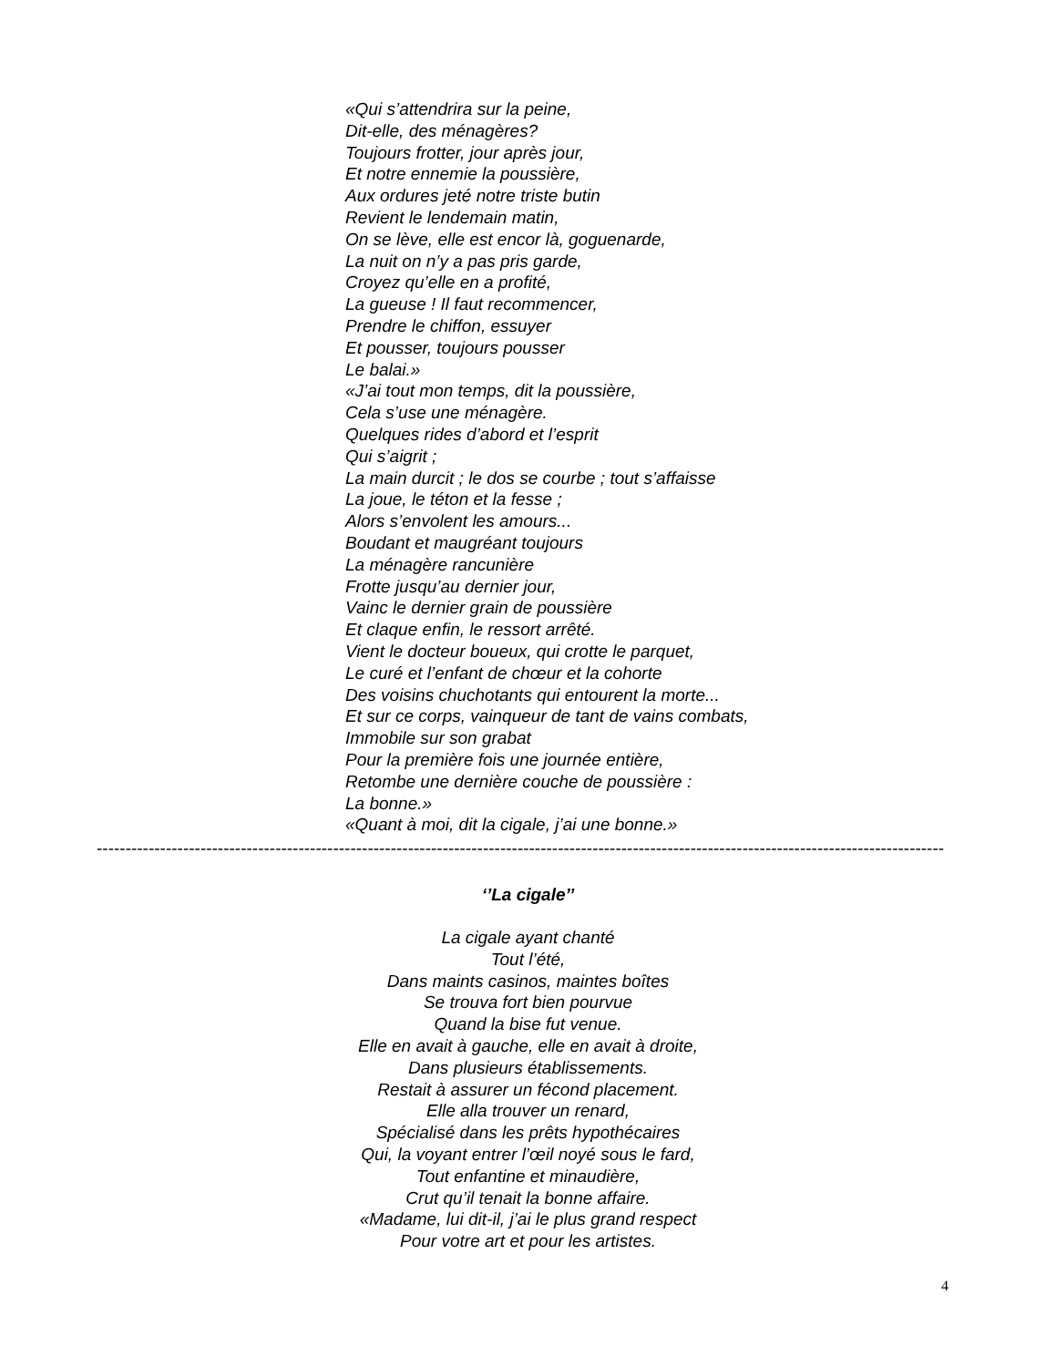«Qui s’attendrira sur la peine,
Dit-elle, des ménagères?
Toujours frotter, jour après jour,
Et notre ennemie la poussière,
Aux ordures jeté notre triste butin
Revient le lendemain matin,
On se lève, elle est encor là, goguenarde,
La nuit on n’y a pas pris garde,
Croyez qu’elle en a profité,
La gueuse ! Il faut recommencer,
Prendre le chiffon, essuyer
Et pousser, toujours pousser
Le balai.»
«J’ai tout mon temps, dit la poussière,
Cela s’use une ménagère.
Quelques rides d’abord et l’esprit
Qui s’aigrit ;
La main durcit ; le dos se courbe ; tout s’affaisse
La joue, le téton et la fesse ;
Alors s’envolent les amours...
Boudant et maugréant toujours
La ménagère rancunière
Frotte jusqu’au dernier jour,
Vainc le dernier grain de poussière
Et claque enfin, le ressort arrêté.
Vient le docteur boueux, qui crotte le parquet,
Le curé et l’enfant de chœur et la cohorte
Des voisins chuchotants qui entourent la morte...
Et sur ce corps, vainqueur de tant de vains combats,
Immobile sur son grabat
Pour la première fois une journée entière,
Retombe une dernière couche de poussière :
La bonne.»
«Quant à moi, dit la cigale, j’ai une bonne.»
----------------------------------------------------------------------------------------------------------------------------------------------------
‘’La cigale’’
La cigale ayant chanté
Tout l’été,
Dans maints casinos, maintes boîtes
Se trouva fort bien pourvue
Quand la bise fut venue.
Elle en avait à gauche, elle en avait à droite,
Dans plusieurs établissements.
Restait à assurer un fécond placement.
Elle alla trouver un renard,
Spécialisé dans les prêts hypothécaires
Qui, la voyant entrer l’œil noyé sous le fard,
Tout enfantine et minaudière,
Crut qu’il tenait la bonne affaire.
«Madame, lui dit-il, j’ai le plus grand respect
Pour votre art et pour les artistes.
4